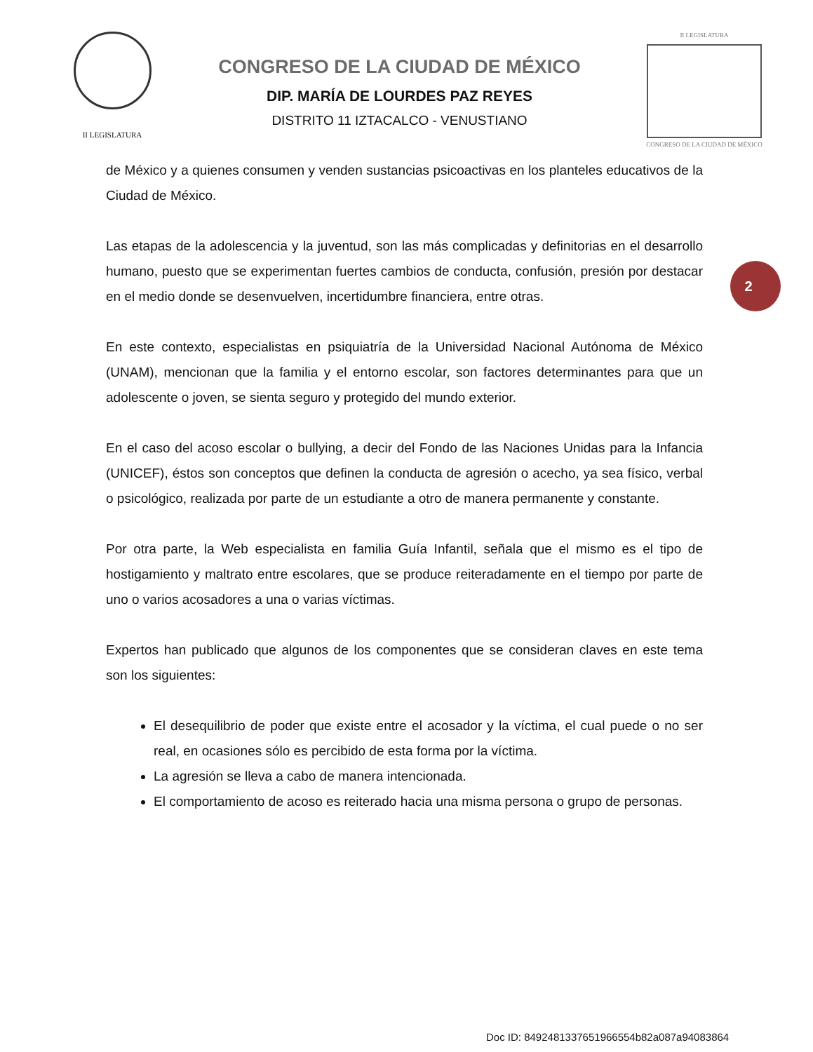II LEGISLATURA
CONGRESO DE LA CIUDAD DE MÉXICO
DIP. MARÍA DE LOURDES PAZ REYES
DISTRITO 11 IZTACALCO - VENUSTIANO
II LEGISLATURA
CONGRESO DE LA CIUDAD DE MÉXICO
de México y a quienes consumen y venden sustancias psicoactivas en los planteles educativos de la Ciudad de México.
Las etapas de la adolescencia y la juventud, son las más complicadas y definitorias en el desarrollo humano, puesto que se experimentan fuertes cambios de conducta, confusión, presión por destacar en el medio donde se desenvuelven, incertidumbre financiera, entre otras.
En este contexto, especialistas en psiquiatría de la Universidad Nacional Autónoma de México (UNAM), mencionan que la familia y el entorno escolar, son factores determinantes para que un adolescente o joven, se sienta seguro y protegido del mundo exterior.
En el caso del acoso escolar o bullying, a decir del Fondo de las Naciones Unidas para la Infancia (UNICEF), éstos son conceptos que definen la conducta de agresión o acecho, ya sea físico, verbal o psicológico, realizada por parte de un estudiante a otro de manera permanente y constante.
Por otra parte, la Web especialista en familia Guía Infantil, señala que el mismo es el tipo de hostigamiento y maltrato entre escolares, que se produce reiteradamente en el tiempo por parte de uno o varios acosadores a una o varias víctimas.
Expertos han publicado que algunos de los componentes que se consideran claves en este tema son los siguientes:
El desequilibrio de poder que existe entre el acosador y la víctima, el cual puede o no ser real, en ocasiones sólo es percibido de esta forma por la víctima.
La agresión se lleva a cabo de manera intencionada.
El comportamiento de acoso es reiterado hacia una misma persona o grupo de personas.
2
Doc ID: 8492481337651966554b82a087a94083864